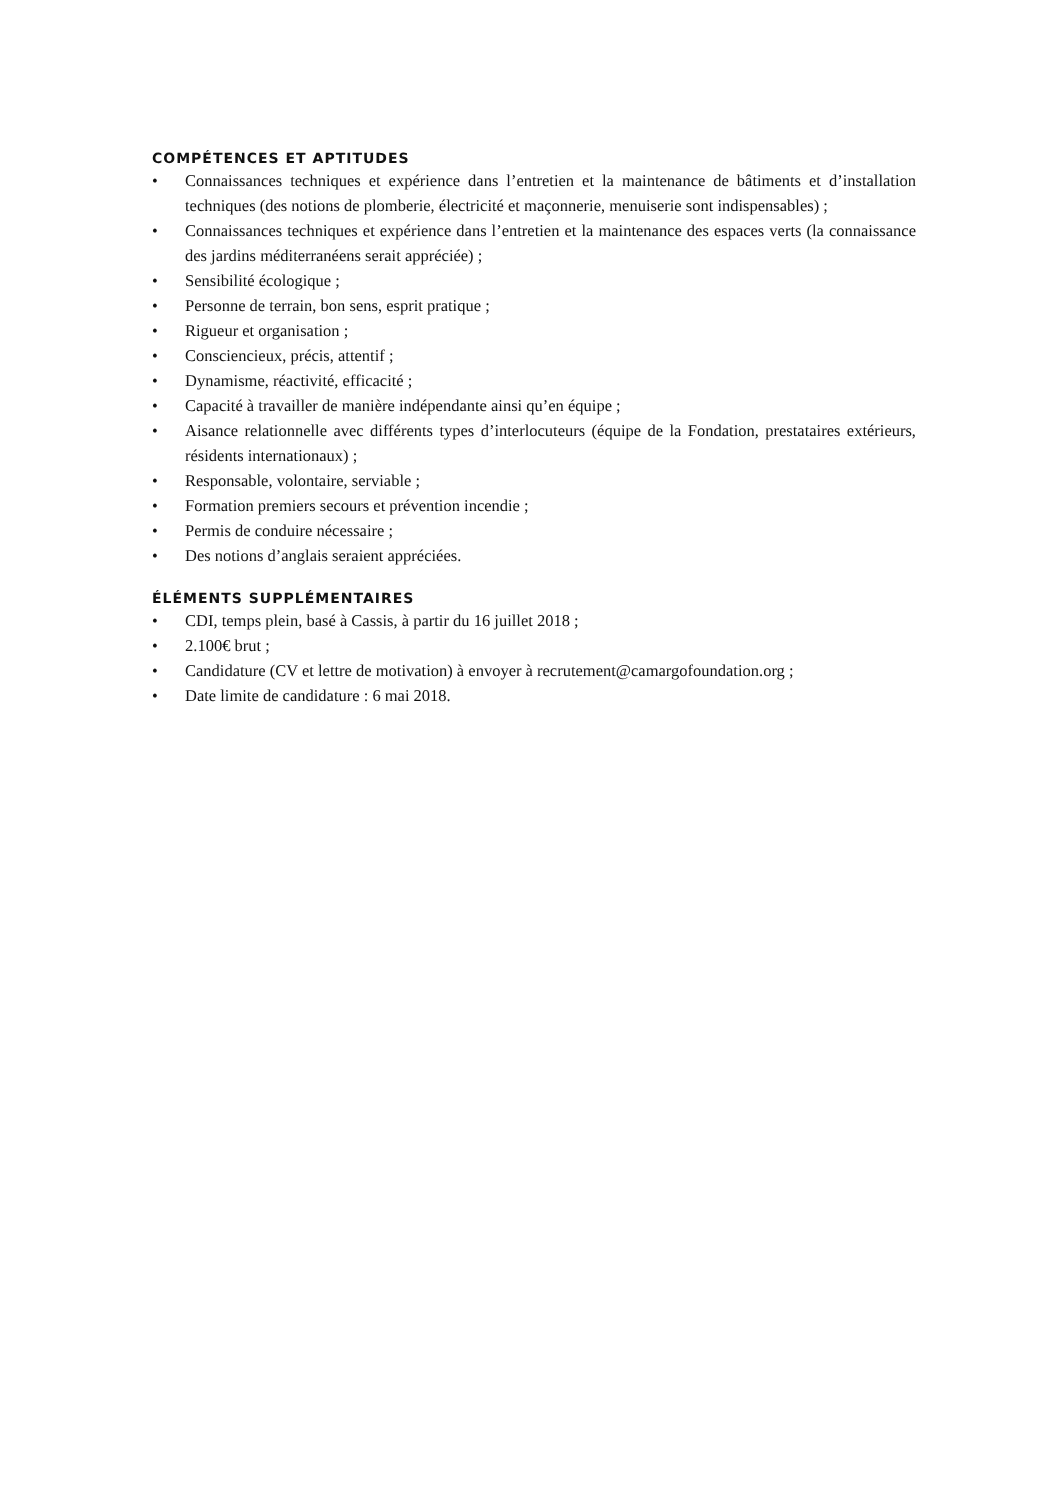COMPÉTENCES ET APTITUDES
• Connaissances techniques et expérience dans l’entretien et la maintenance de bâtiments et d’installation techniques (des notions de plomberie, électricité et maçonnerie, menuiserie sont indispensables) ;
• Connaissances techniques et expérience dans l’entretien et la maintenance des espaces verts (la connaissance des jardins méditerranéens serait appréciée) ;
• Sensibilité écologique ;
• Personne de terrain, bon sens, esprit pratique ;
• Rigueur et organisation ;
• Consciencieux, précis, attentif ;
• Dynamisme, réactivité, efficacité ;
• Capacité à travailler de manière indépendante ainsi qu’en équipe ;
• Aisance relationnelle avec différents types d’interlocuteurs (équipe de la Fondation, prestataires extérieurs, résidents internationaux) ;
• Responsable, volontaire, serviable ;
• Formation premiers secours et prévention incendie ;
• Permis de conduire nécessaire ;
• Des notions d’anglais seraient appréciées.
ÉLÉMENTS SUPPLÉMENTAIRES
• CDI, temps plein, basé à Cassis, à partir du 16 juillet 2018 ;
• 2.100€ brut ;
• Candidature (CV et lettre de motivation) à envoyer à recrutement@camargofoundation.org ;
• Date limite de candidature : 6 mai 2018.